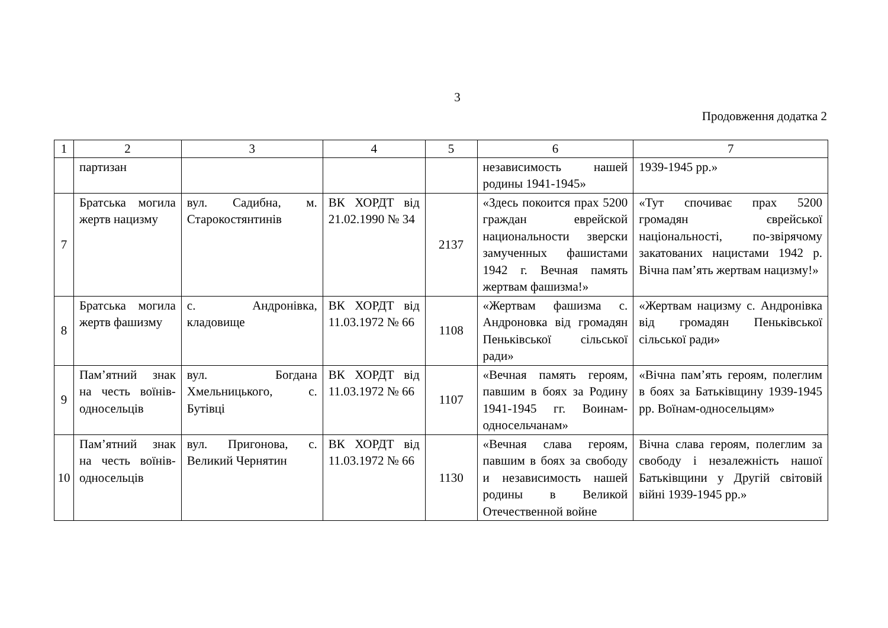3
Продовження додатка 2
| 1 | 2 | 3 | 4 | 5 | 6 | 7 |
| | партизан | | | | независимость нашей родины 1941-1945» | 1939-1945 рр.» |
| 7 | Братська могила жертв нацизму | вул. Садибна, м. Старокостянтинів | ВК ХОРДТ від 21.02.1990 № 34 | 2137 | «Здесь покоится прах 5200 граждан еврейской национальности зверски замученных фашистами 1942 г. Вечная память жертвам фашизма!» | «Тут спочиває прах 5200 громадян єврейської національності, по-звірячому закатованих нацистами 1942 р. Вічна пам’ять жертвам нацизму!» |
| 8 | Братська могила жертв фашизму | с. Андронівка, кладовище | ВК ХОРДТ від 11.03.1972 № 66 | 1108 | «Жертвам фашизма с. Андроновка від громадян Пеньківської сільської ради» | «Жертвам нацизму с. Андронівка від громадян Пеньківської сільської ради» |
| 9 | Пам’ятний знак на честь воїнів-односельців | вул. Богдана Хмельницького, с. Бутівці | ВК ХОРДТ від 11.03.1972 № 66 | 1107 | «Вечная память героям, павшим в боях за Родину 1941-1945 гг. Воинам-односельчанам» | «Вічна пам’ять героям, полеглим в боях за Батьківщину 1939-1945 рр. Воїнам-односельцям» |
| 10 | Пам’ятний знак на честь воїнів-односельців | вул. Пригонова, с. Великий Чернятин | ВК ХОРДТ від 11.03.1972 № 66 | 1130 | «Вечная слава героям, павшим в боях за свободу и независимость нашей родины в Великой Отечественной войне | Вічна слава героям, полеглим за свободу і незалежність нашої Батьківщини у Другій світовій війні 1939-1945 рр.» |